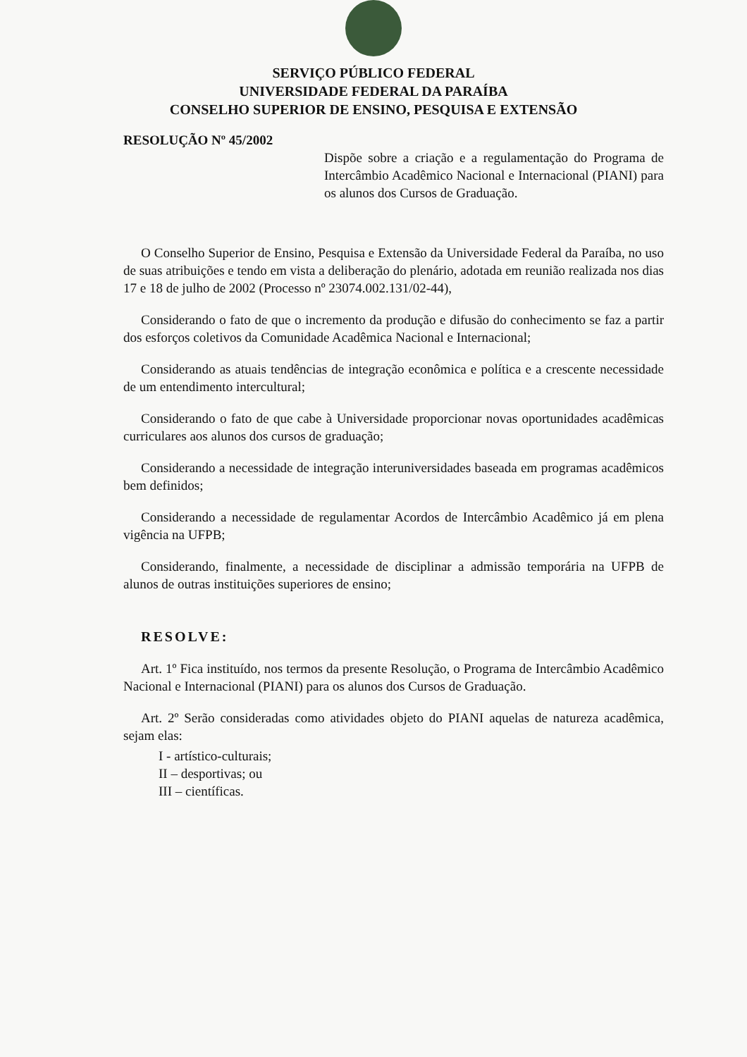SERVIÇO PÚBLICO FEDERAL
UNIVERSIDADE FEDERAL DA PARAÍBA
CONSELHO SUPERIOR DE ENSINO, PESQUISA E EXTENSÃO
RESOLUÇÃO Nº 45/2002
Dispõe sobre a criação e a regulamentação do Programa de Intercâmbio Acadêmico Nacional e Internacional (PIANI) para os alunos dos Cursos de Graduação.
O Conselho Superior de Ensino, Pesquisa e Extensão da Universidade Federal da Paraíba, no uso de suas atribuições e tendo em vista a deliberação do plenário, adotada em reunião realizada nos dias 17 e 18 de julho de 2002 (Processo nº 23074.002.131/02-44),
Considerando o fato de que o incremento da produção e difusão do conhecimento se faz a partir dos esforços coletivos da Comunidade Acadêmica Nacional e Internacional;
Considerando as atuais tendências de integração econômica e política e a crescente necessidade de um entendimento intercultural;
Considerando o fato de que cabe à Universidade proporcionar novas oportunidades acadêmicas curriculares aos alunos dos cursos de graduação;
Considerando a necessidade de integração interuniversidades baseada em programas acadêmicos bem definidos;
Considerando a necessidade de regulamentar Acordos de Intercâmbio Acadêmico já em plena vigência na UFPB;
Considerando, finalmente, a necessidade de disciplinar a admissão temporária na UFPB de alunos de outras instituições superiores de ensino;
RESOLVE:
Art. 1º Fica instituído, nos termos da presente Resolução, o Programa de Intercâmbio Acadêmico Nacional e Internacional (PIANI) para os alunos dos Cursos de Graduação.
Art. 2º Serão consideradas como atividades objeto do PIANI aquelas de natureza acadêmica, sejam elas:
I - artístico-culturais;
II – desportivas; ou
III – científicas.